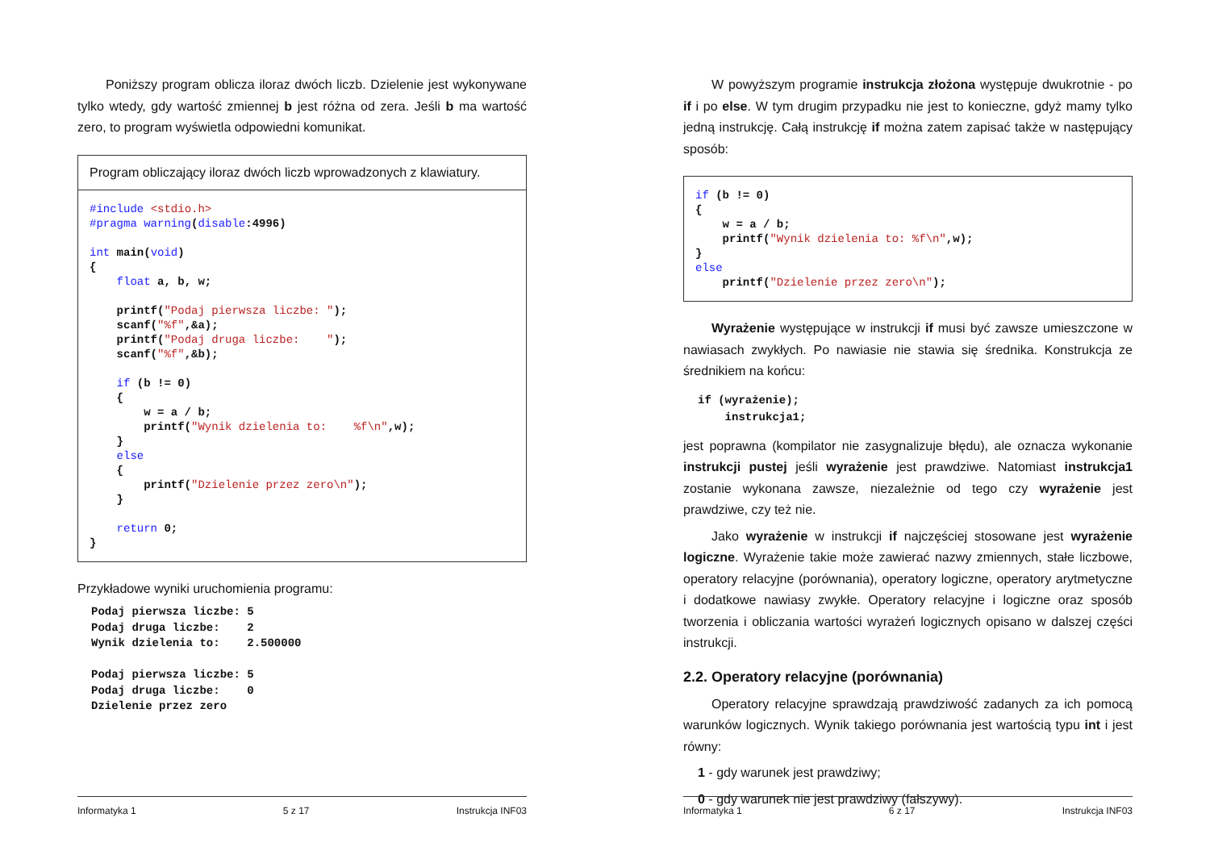Poniższy program oblicza iloraz dwóch liczb. Dzielenie jest wykonywane tylko wtedy, gdy wartość zmiennej b jest różna od zera. Jeśli b ma wartość zero, to program wyświetla odpowiedni komunikat.
Program obliczający iloraz dwóch liczb wprowadzonych z klawiatury.
#include <stdio.h>
#pragma warning(disable:4996)

int main(void)
{
    float a, b, w;

    printf("Podaj pierwsza liczbe: ");
    scanf("%f",&a);
    printf("Podaj druga liczbe:    ");
    scanf("%f",&b);

    if (b != 0)
    {
        w = a / b;
        printf("Wynik dzielenia to:    %f\n",w);
    }
    else
    {
        printf("Dzielenie przez zero\n");
    }

    return 0;
}
Przykładowe wyniki uruchomienia programu:
Podaj pierwsza liczbe: 5
Podaj druga liczbe:    2
Wynik dzielenia to:    2.500000

Podaj pierwsza liczbe: 5
Podaj druga liczbe:    0
Dzielenie przez zero
Informatyka 1 5 z 17 Instrukcja INF03
W powyższym programie instrukcja złożona występuje dwukrotnie - po if i po else. W tym drugim przypadku nie jest to konieczne, gdyż mamy tylko jedną instrukcję. Całą instrukcję if można zatem zapisać także w następujący sposób:
if (b != 0)
{
    w = a / b;
    printf("Wynik dzielenia to: %f\n",w);
}
else
    printf("Dzielenie przez zero\n");
Wyrażenie występujące w instrukcji if musi być zawsze umieszczone w nawiasach zwykłych. Po nawiasie nie stawia się średnika. Konstrukcja ze średnikiem na końcu:
if (wyrażenie);
    instrukcja1;
jest poprawna (kompilator nie zasygnalizuje błędu), ale oznacza wykonanie instrukcji pustej jeśli wyrażenie jest prawdziwe. Natomiast instrukcja1 zostanie wykonana zawsze, niezależnie od tego czy wyrażenie jest prawdziwe, czy też nie.
Jako wyrażenie w instrukcji if najczęściej stosowane jest wyrażenie logiczne. Wyrażenie takie może zawierać nazwy zmiennych, stałe liczbowe, operatory relacyjne (porównania), operatory logiczne, operatory arytmetyczne i dodatkowe nawiasy zwykłe. Operatory relacyjne i logiczne oraz sposób tworzenia i obliczania wartości wyrażeń logicznych opisano w dalszej części instrukcji.
2.2. Operatory relacyjne (porównania)
Operatory relacyjne sprawdzają prawdziwość zadanych za ich pomocą warunków logicznych. Wynik takiego porównania jest wartością typu int i jest równy:
1 - gdy warunek jest prawdziwy;
0 - gdy warunek nie jest prawdziwy (fałszywy).
Informatyka 1 6 z 17 Instrukcja INF03